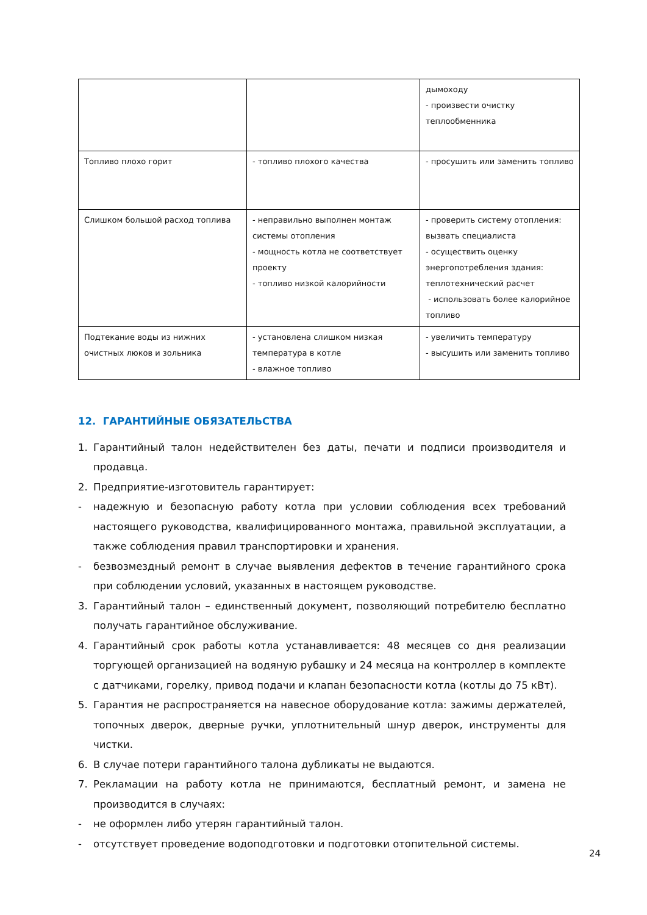| | | дымоходу - произвести очистку теплообменника |
| Топливо плохо горит | - топливо плохого качества | - просушить или заменить топливо |
| Слишком большой расход топлива | - неправильно выполнен монтаж системы отопления - мощность котла не соответствует проекту - топливо низкой калорийности | - проверить систему отопления: вызвать специалиста - осуществить оценку энергопотребления здания: теплотехнический расчет - использовать более калорийное топливо |
| Подтекание воды из нижних очистных люков и зольника | - установлена слишком низкая температура в котле - влажное топливо | - увеличить температуру - высушить или заменить топливо |
12. ГАРАНТИЙНЫЕ ОБЯЗАТЕЛЬСТВА
1. Гарантийный талон недействителен без даты, печати и подписи производителя и продавца.
2. Предприятие-изготовитель гарантирует:
- надежную и безопасную работу котла при условии соблюдения всех требований настоящего руководства, квалифицированного монтажа, правильной эксплуатации, а также соблюдения правил транспортировки и хранения.
- безвозмездный ремонт в случае выявления дефектов в течение гарантийного срока при соблюдении условий, указанных в настоящем руководстве.
3. Гарантийный талон – единственный документ, позволяющий потребителю бесплатно получать гарантийное обслуживание.
4. Гарантийный срок работы котла устанавливается: 48 месяцев со дня реализации торгующей организацией на водяную рубашку и 24 месяца на контроллер в комплекте с датчиками, горелку, привод подачи и клапан безопасности котла (котлы до 75 кВт).
5. Гарантия не распространяется на навесное оборудование котла: зажимы держателей, топочных дверок, дверные ручки, уплотнительный шнур дверок, инструменты для чистки.
6. В случае потери гарантийного талона дубликаты не выдаются.
7. Рекламации на работу котла не принимаются, бесплатный ремонт, и замена не производится в случаях:
- не оформлен либо утерян гарантийный талон.
- отсутствует проведение водоподготовки и подготовки отопительной системы.
24